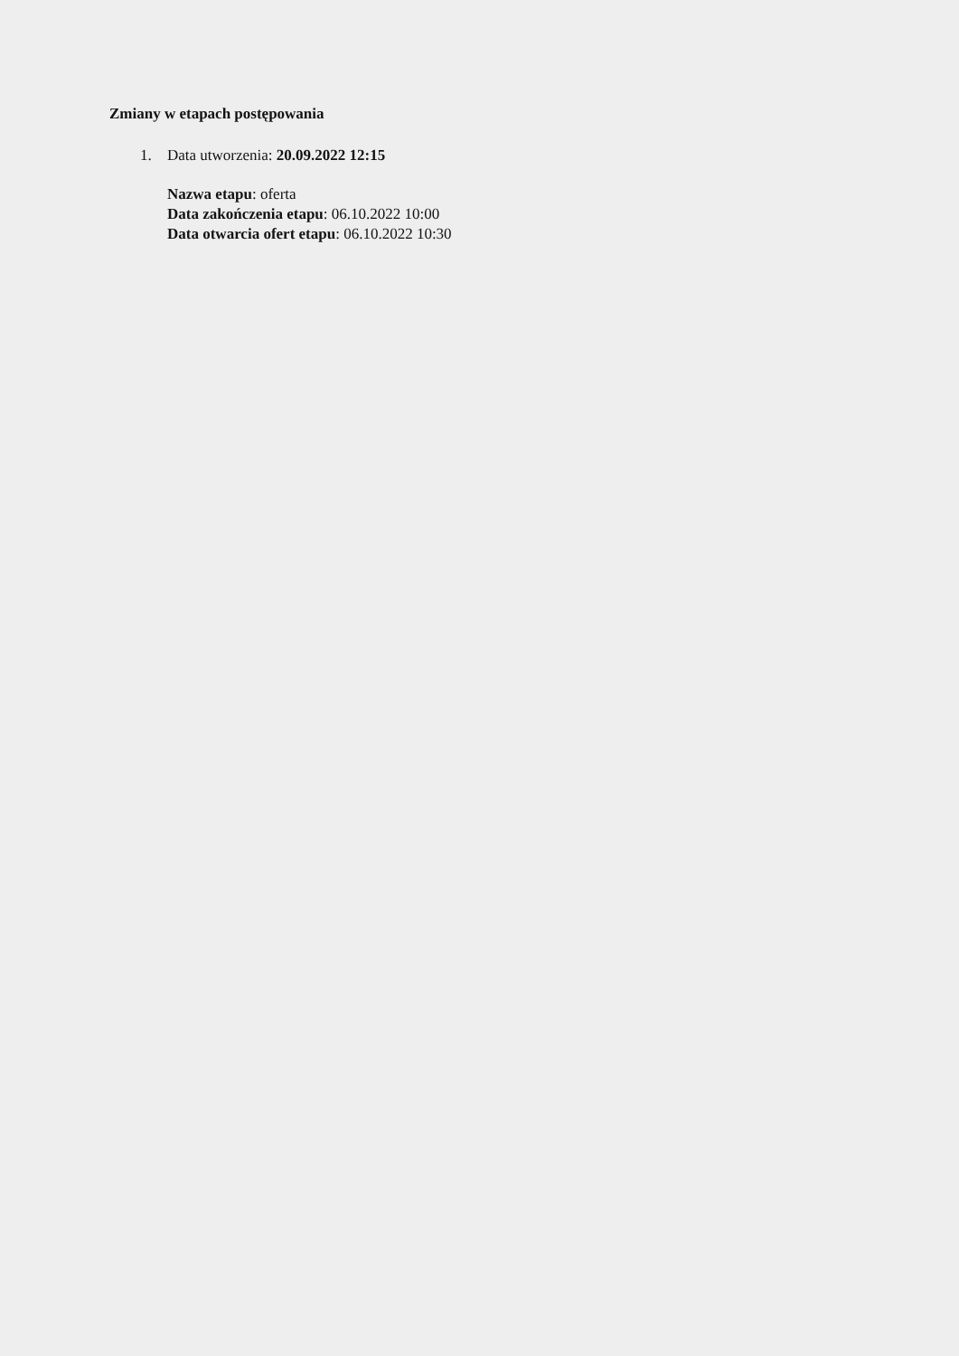Zmiany w etapach postępowania
1. Data utworzenia: 20.09.2022 12:15
Nazwa etapu: oferta
Data zakończenia etapu: 06.10.2022 10:00
Data otwarcia ofert etapu: 06.10.2022 10:30